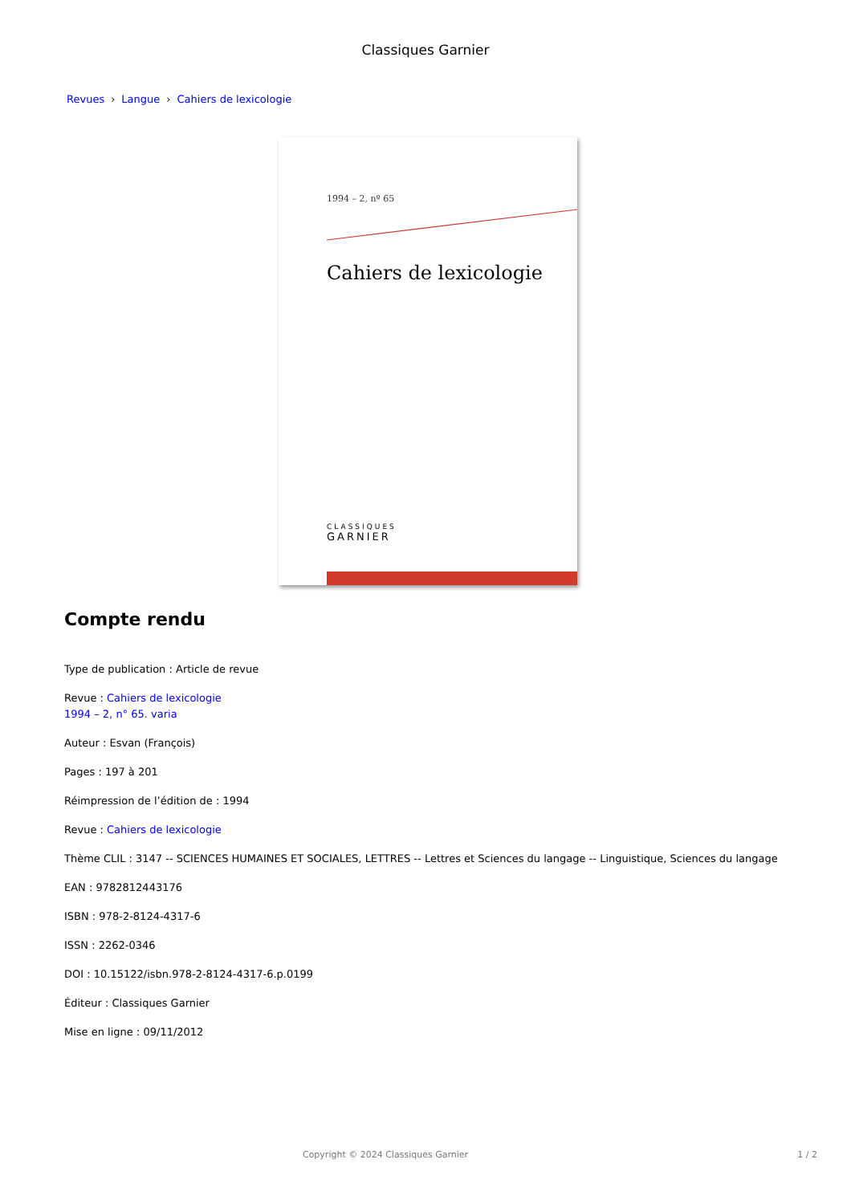Classiques Garnier
Revues › Langue › Cahiers de lexicologie
1994 – 2, nº 65
Cahiers de lexicologie
CLASSIQUES
GARNIER
Compte rendu
Type de publication : Article de revue
Revue : Cahiers de lexicologie
1994 – 2, n° 65. varia
Auteur : Esvan (François)
Pages : 197 à 201
Réimpression de l’édition de : 1994
Revue : Cahiers de lexicologie
Thème CLIL : 3147 -- SCIENCES HUMAINES ET SOCIALES, LETTRES -- Lettres et Sciences du langage -- Linguistique, Sciences du langage
EAN : 9782812443176
ISBN : 978-2-8124-4317-6
ISSN : 2262-0346
DOI : 10.15122/isbn.978-2-8124-4317-6.p.0199
Éditeur : Classiques Garnier
Mise en ligne : 09/11/2012
Copyright © 2024 Classiques Garnier 1 / 2